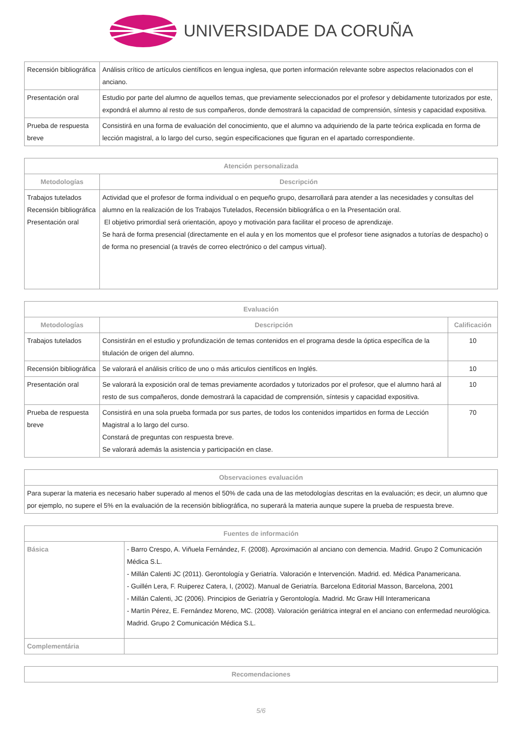UNIVERSIDADE DA CORUÑA
| Recensión bibliográfica | Análisis crítico de artículos científicos en lengua inglesa, que porten información relevante sobre aspectos relacionados con el anciano. |
| Presentación oral | Estudio por parte del alumno de aquellos temas, que previamente seleccionados por el profesor y debidamente tutorizados por este, expondrá el alumno al resto de sus compañeros, donde demostrará la capacidad de comprensión, síntesis y capacidad expositiva. |
| Prueba de respuesta breve | Consistirá en una forma de evaluación del conocimiento, que el alumno va adquiriendo de la parte teórica explicada en forma de lección magistral, a lo largo del curso, según especificaciones que figuran en el apartado correspondiente. |
| Atención personalizada | |
| --- | --- |
| Metodologías | Descripción |
| Trabajos tutelados Recensión bibliográfica Presentación oral | Actividad que el profesor de forma individual o en pequeño grupo, desarrollará para atender a las necesidades y consultas del alumno en la realización de los Trabajos Tutelados, Recensión bibliográfica o en la Presentación oral. El objetivo primordial será orientación, apoyo y motivación para facilitar el proceso de aprendizaje. Se hará de forma presencial (directamente en el aula y en los momentos que el profesor tiene asignados a tutorías de despacho) o de forma no presencial (a través de correo electrónico o del campus virtual). |
| Evaluación | | |
| --- | --- | --- |
| Metodologías | Descripción | Calificación |
| Trabajos tutelados | Consistirán en el estudio y profundización de temas contenidos en el programa desde la óptica específica de la titulación de origen del alumno. | 10 |
| Recensión bibliográfica | Se valorará el análisis crítico de uno o más articulos científicos en Inglés. | 10 |
| Presentación oral | Se valorará la exposición oral de temas previamente acordados y tutorizados por el profesor, que el alumno hará al resto de sus compañeros, donde demostrará la capacidad de comprensión, síntesis y capacidad expositiva. | 10 |
| Prueba de respuesta breve | Consistirá en una sola prueba formada por sus partes, de todos los contenidos impartidos en forma de Lección Magistral a lo largo del curso. Constará de preguntas con respuesta breve. Se valorará además la asistencia y participación en clase. | 70 |
| Observaciones evaluación |
| --- |
| Para superar la materia es necesario haber superado al menos el 50% de cada una de las metodologías descritas en la evaluación; es decir, un alumno que por ejemplo, no supere el 5% en la evaluación de la recensión bibliográfica, no superará la materia aunque supere la prueba de respuesta breve. |
| Fuentes de información | |
| --- | --- |
| Básica | - Barro Crespo, A. Viñuela Fernández, F. (2008). Aproximación al anciano con demencia. Madrid. Grupo 2 Comunicación Médica S.L. - Millán Calenti JC (2011). Gerontología y Geriatría. Valoración e Intervención. Madrid. ed. Médica Panamericana. - Guillén Lera, F. Ruiperez Catera, I, (2002). Manual de Geriatría. Barcelona Editorial Masson, Barcelona, 2001 - Millán Calenti, JC (2006). Principios de Geriatría y Gerontología. Madrid. Mc Graw Hill Interamericana - Martín Pérez, E. Fernández Moreno, MC. (2008). Valoración geriátrica integral en el anciano con enfermedad neurológica. Madrid. Grupo 2 Comunicación Médica S.L. |
| Complementária | |
| Recomendaciones |
| --- |
5/6